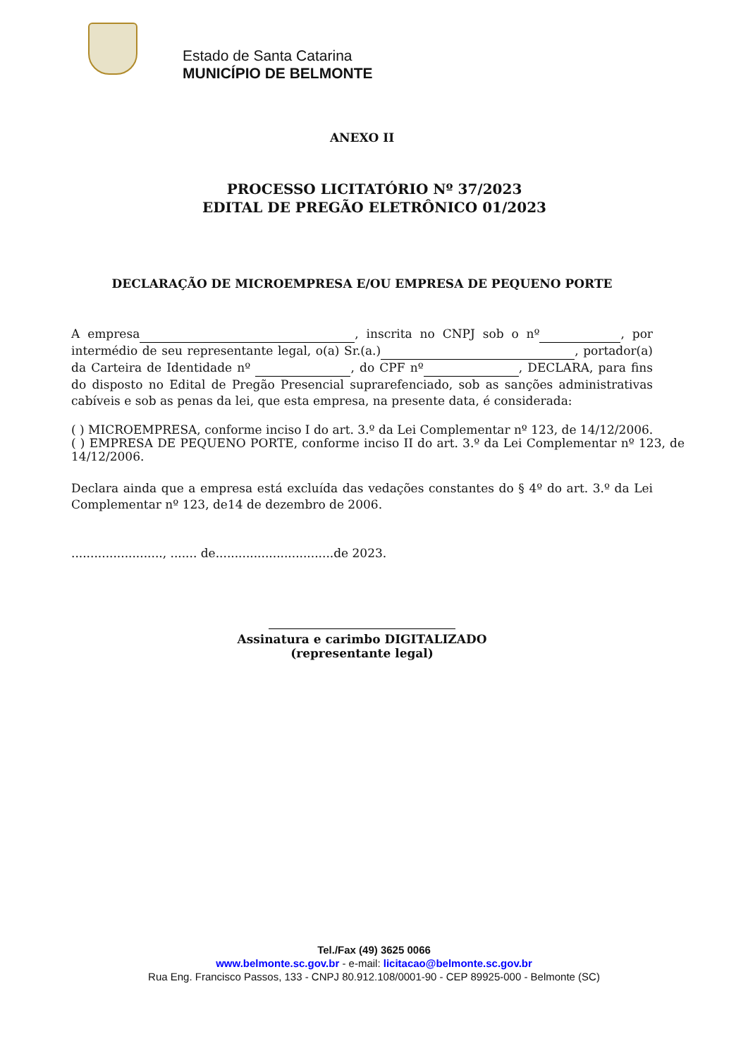Estado de Santa Catarina
MUNICÍPIO DE BELMONTE
ANEXO II
PROCESSO LICITATÓRIO Nº 37/2023
EDITAL DE PREGÃO ELETRÔNICO 01/2023
DECLARAÇÃO DE MICROEMPRESA E/OU EMPRESA DE PEQUENO PORTE
A empresa , inscrita no CNPJ sob o nº , por intermédio de seu representante legal, o(a) Sr.(a.) , portador(a) da Carteira de Identidade nº , do CPF nº , DECLARA, para fins do disposto no Edital de Pregão Presencial suprarefenciado, sob as sanções administrativas cabíveis e sob as penas da lei, que esta empresa, na presente data, é considerada:
( ) MICROEMPRESA, conforme inciso I do art. 3.º da Lei Complementar nº 123, de 14/12/2006.
( ) EMPRESA DE PEQUENO PORTE, conforme inciso II do art. 3.º da Lei Complementar nº 123, de 14/12/2006.
Declara ainda que a empresa está excluída das vedações constantes do § 4º do art. 3.º da Lei Complementar nº 123, de14 de dezembro de 2006.
........................, ....... de...............................de 2023.
Assinatura e carimbo DIGITALIZADO
(representante legal)
Tel./Fax (49) 3625 0066
www.belmonte.sc.gov.br - e-mail: licitacao@belmonte.sc.gov.br
Rua Eng. Francisco Passos, 133 - CNPJ 80.912.108/0001-90 - CEP 89925-000 - Belmonte (SC)